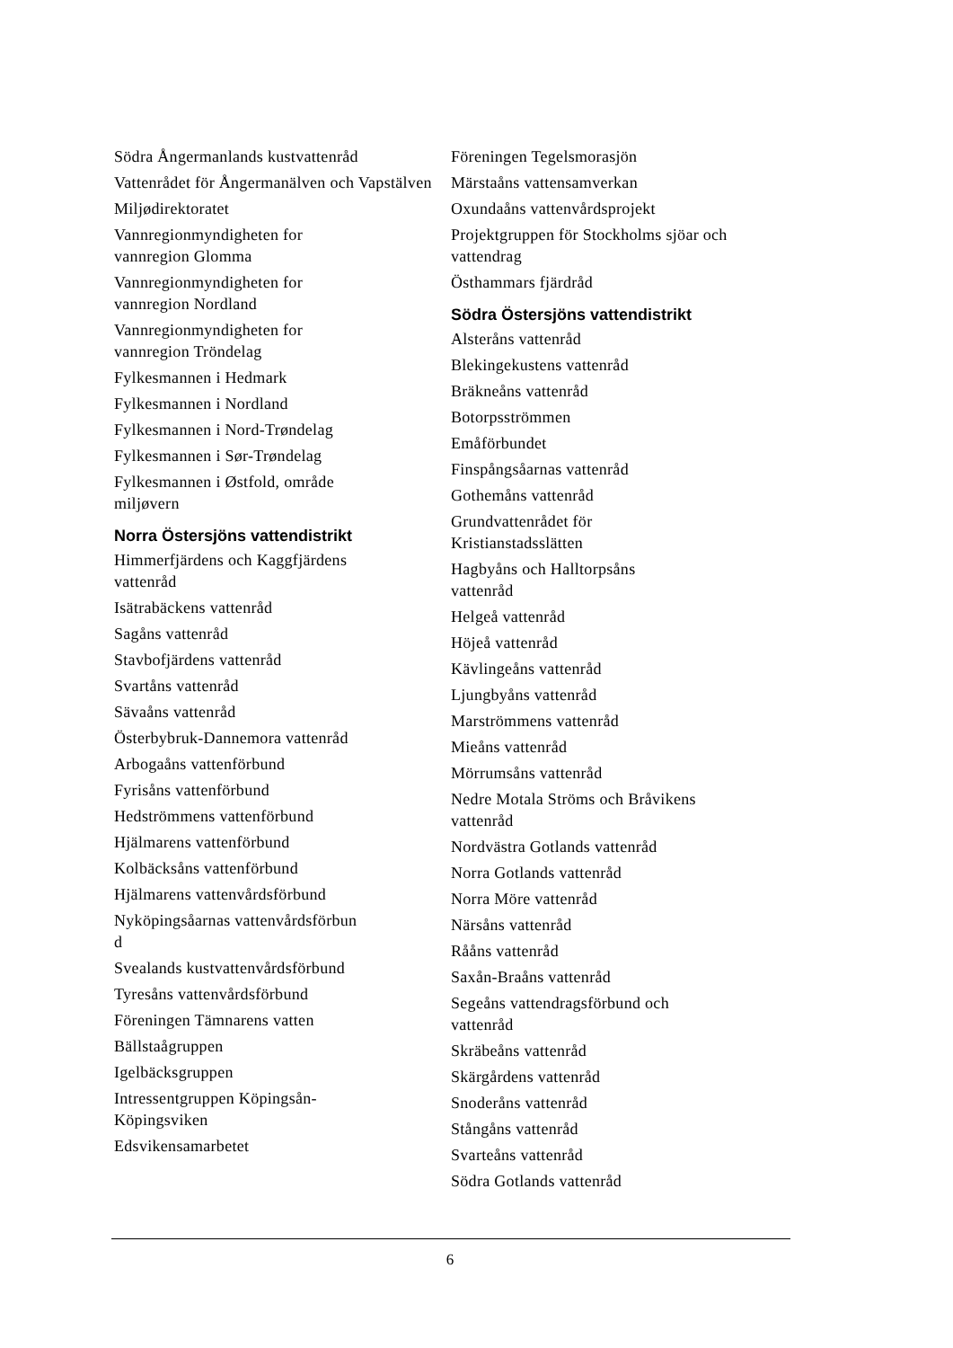Södra Ångermanlands kustvattenråd
Vattenrådet för Ångermanälven och Vapstälven
Miljødirektoratet
Vannregionmyndigheten for
vannregion Glomma
Vannregionmyndigheten for
vannregion Nordland
Vannregionmyndigheten for
vannregion Tröndelag
Fylkesmannen i Hedmark
Fylkesmannen i Nordland
Fylkesmannen i Nord-Trøndelag
Fylkesmannen i Sør-Trøndelag
Fylkesmannen i Østfold, område
miljøvern
Norra Östersjöns vattendistrikt
Himmerfjärdens och Kaggfjärdens
vattenråd
Isätrabäckens vattenråd
Sagåns vattenråd
Stavbofjärdens vattenråd
Svartåns vattenråd
Sävaåns vattenråd
Österbybruk-Dannemora vattenråd
Arbogaåns vattenförbund
Fyrisåns vattenförbund
Hedströmmens vattenförbund
Hjälmarens vattenförbund
Kolbäcksåns vattenförbund
Hjälmarens vattenvårdsförbund
Nyköpingsåarnas vattenvårdsförbun
d
Svealands kustvattenvårdsförbund
Tyresåns vattenvårdsförbund
Föreningen Tämnarens vatten
Bällstaågruppen
Igelbäcksgruppen
Intressentgruppen Köpingsån-
Köpingsviken
Edsvikensamarbetet
Föreningen Tegelsmorasjön
Märstaåns vattensamverkan
Oxundaåns vattenvårdsprojekt
Projektgruppen för Stockholms sjöar och vattendrag
Östhammars fjärdråd
Södra Östersjöns vattendistrikt
Alsteråns vattenråd
Blekingekustens vattenråd
Bräkneåns vattenråd
Botorpsströmmen
Emåförbundet
Finspångsåarnas vattenråd
Gothemåns vattenråd
Grundvattenrådet för
Kristianstadsslätten
Hagbyåns och Halltorpsåns
vattenråd
Helgeå vattenråd
Höjeå vattenråd
Kävlingeåns vattenråd
Ljungbyåns vattenråd
Marströmmens vattenråd
Mieåns vattenråd
Mörrumsåns vattenråd
Nedre Motala Ströms och Bråvikens
vattenråd
Nordvästra Gotlands vattenråd
Norra Gotlands vattenråd
Norra Möre vattenråd
Närsåns vattenråd
Rååns vattenråd
Saxån-Braåns vattenråd
Segeåns vattendragsförbund och
vattenråd
Skräbeåns vattenråd
Skärgårdens vattenråd
Snoderåns vattenråd
Stångåns vattenråd
Svarteåns vattenråd
Södra Gotlands vattenråd
6